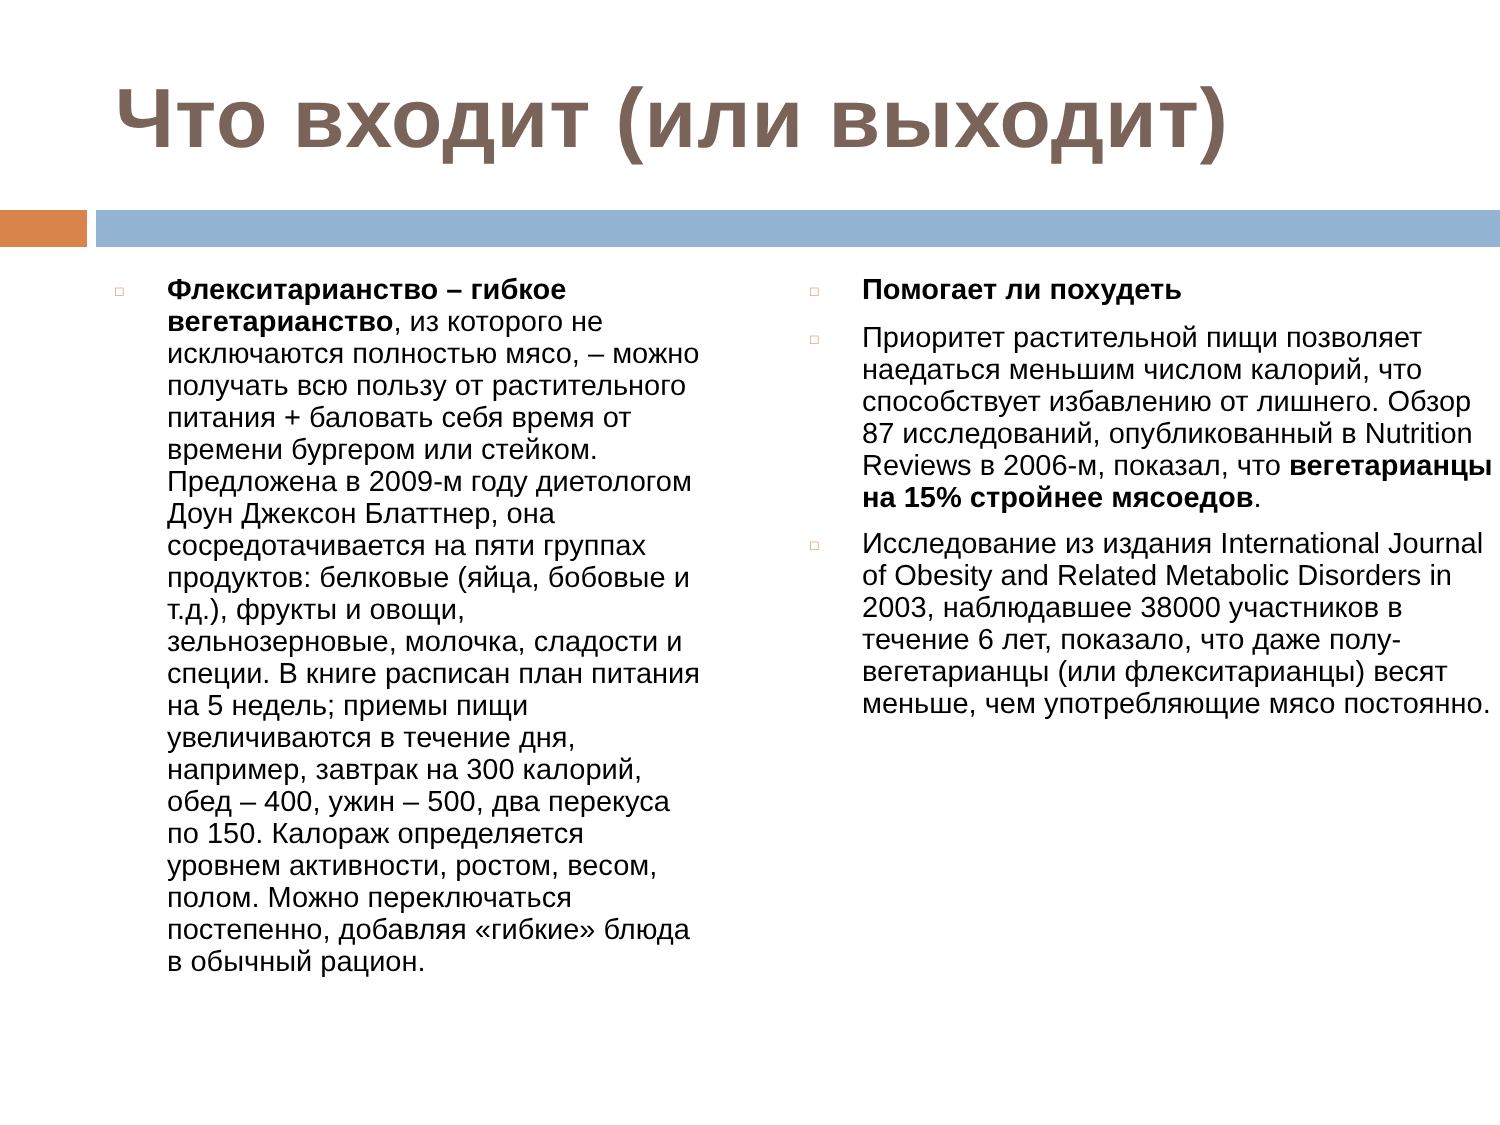Что входит (или выходит)
□
Флекситарианство – гибкое вегетарианство, из которого не исключаются полностью мясо, – можно получать всю пользу от растительного питания + баловать себя время от времени бургером или стейком. Предложена в 2009-м году диетологом Доун Джексон Блаттнер, она сосредотачивается на пяти группах продуктов: белковые (яйца, бобовые и т.д.), фрукты и овощи, зельнозерновые, молочка, сладости и специи. В книге расписан план питания на 5 недель; приемы пищи увеличиваются в течение дня, например, завтрак на 300 калорий, обед – 400, ужин – 500, два перекуса по 150. Калораж определяется уровнем активности, ростом, весом, полом. Можно переключаться постепенно, добавляя «гибкие» блюда в обычный рацион.
□
Помогает ли похудеть
□
Приоритет растительной пищи позволяет наедаться меньшим числом калорий, что способствует избавлению от лишнего. Обзор 87 исследований, опубликованный в Nutrition Reviews в 2006-м, показал, что вегетарианцы на 15% стройнее мясоедов.
□
Исследование из издания International Journal of Obesity and Related Metabolic Disorders in 2003, наблюдавшее 38000 участников в течение 6 лет, показало, что даже полу-вегетарианцы (или флекситарианцы) весят меньше, чем употребляющие мясо постоянно.